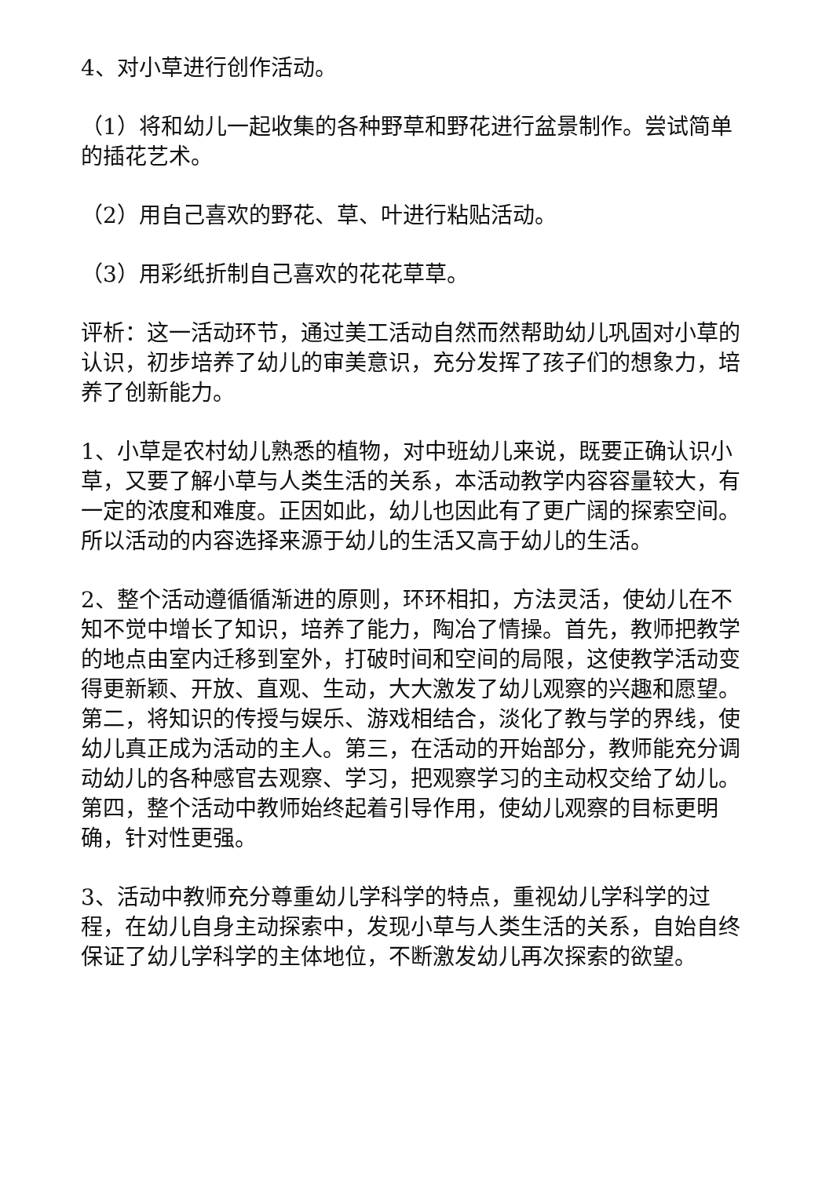4、对小草进行创作活动。
（1）将和幼儿一起收集的各种野草和野花进行盆景制作。尝试简单的插花艺术。
（2）用自己喜欢的野花、草、叶进行粘贴活动。
（3）用彩纸折制自己喜欢的花花草草。
评析：这一活动环节，通过美工活动自然而然帮助幼儿巩固对小草的认识，初步培养了幼儿的审美意识，充分发挥了孩子们的想象力，培养了创新能力。
1、小草是农村幼儿熟悉的植物，对中班幼儿来说，既要正确认识小草，又要了解小草与人类生活的关系，本活动教学内容容量较大，有一定的浓度和难度。正因如此，幼儿也因此有了更广阔的探索空间。所以活动的内容选择来源于幼儿的生活又高于幼儿的生活。
2、整个活动遵循循渐进的原则，环环相扣，方法灵活，使幼儿在不知不觉中增长了知识，培养了能力，陶冶了情操。首先，教师把教学的地点由室内迁移到室外，打破时间和空间的局限，这使教学活动变得更新颖、开放、直观、生动，大大激发了幼儿观察的兴趣和愿望。第二，将知识的传授与娱乐、游戏相结合，淡化了教与学的界线，使幼儿真正成为活动的主人。第三，在活动的开始部分，教师能充分调动幼儿的各种感官去观察、学习，把观察学习的主动权交给了幼儿。第四，整个活动中教师始终起着引导作用，使幼儿观察的目标更明确，针对性更强。
3、活动中教师充分尊重幼儿学科学的特点，重视幼儿学科学的过程，在幼儿自身主动探索中，发现小草与人类生活的关系，自始自终保证了幼儿学科学的主体地位，不断激发幼儿再次探索的欲望。